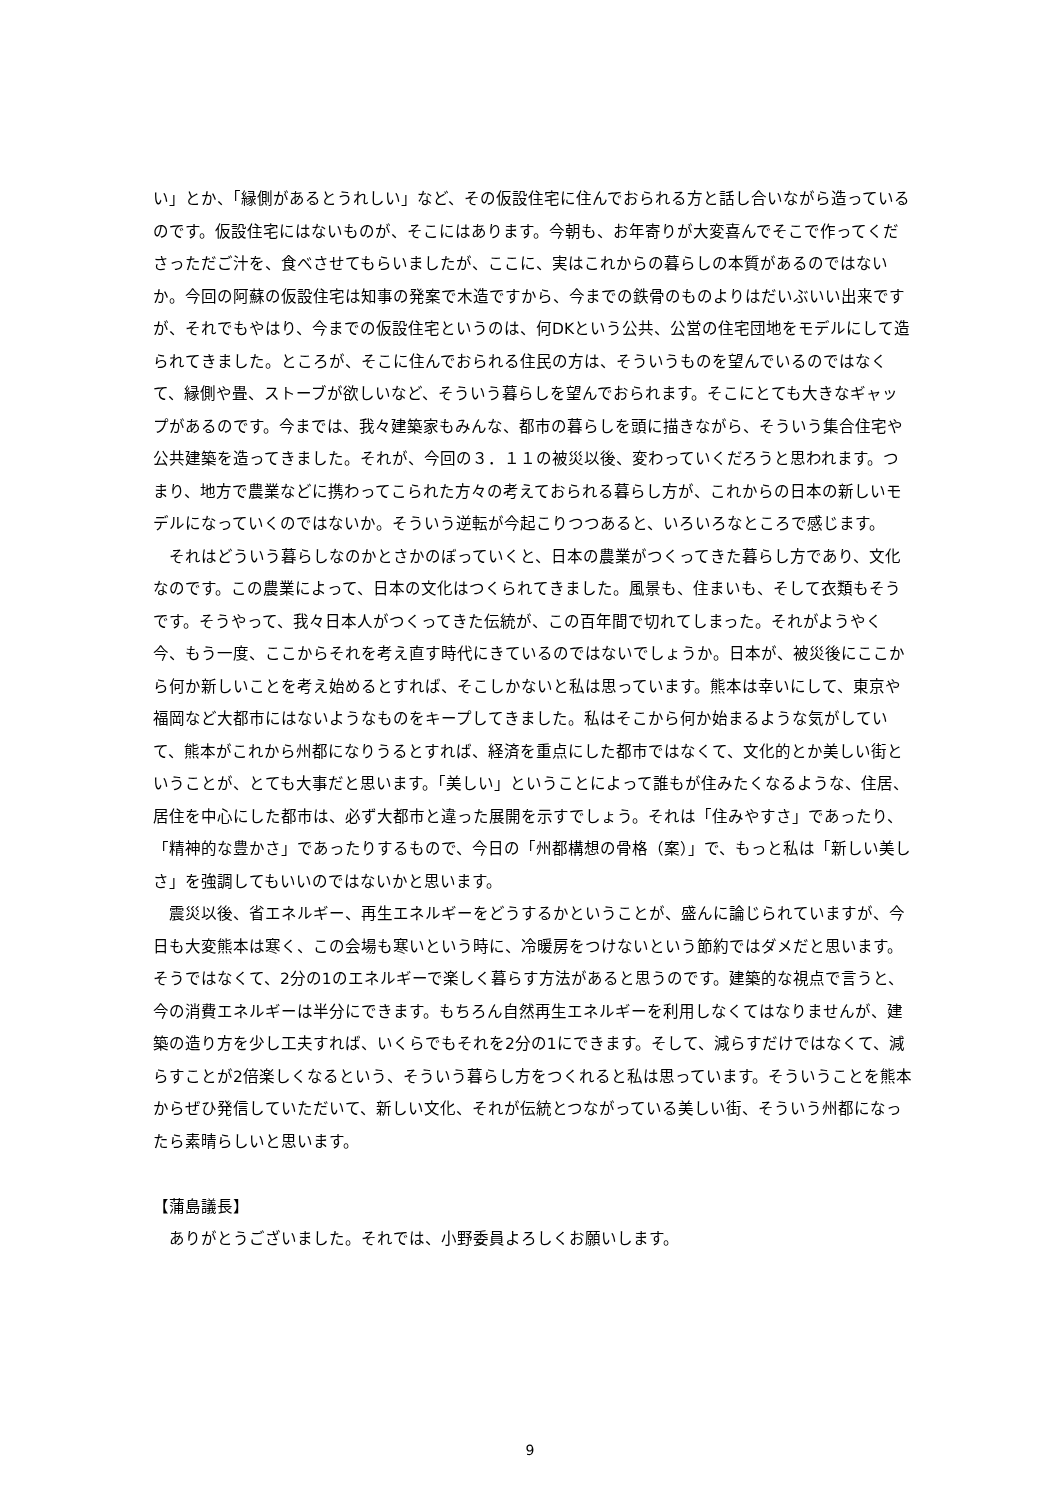い」とか、「縁側があるとうれしい」など、その仮設住宅に住んでおられる方と話し合いながら造っているのです。仮設住宅にはないものが、そこにはあります。今朝も、お年寄りが大変喜んでそこで作ってくださっただご汁を、食べさせてもらいましたが、ここに、実はこれからの暮らしの本質があるのではないか。今回の阿蘇の仮設住宅は知事の発案で木造ですから、今までの鉄骨のものよりはだいぶいい出来ですが、それでもやはり、今までの仮設住宅というのは、何DKという公共、公営の住宅団地をモデルにして造られてきました。ところが、そこに住んでおられる住民の方は、そういうものを望んでいるのではなくて、縁側や畳、ストーブが欲しいなど、そういう暮らしを望んでおられます。そこにとても大きなギャップがあるのです。今までは、我々建築家もみんな、都市の暮らしを頭に描きながら、そういう集合住宅や公共建築を造ってきました。それが、今回の３．１１の被災以後、変わっていくだろうと思われます。つまり、地方で農業などに携わってこられた方々の考えておられる暮らし方が、これからの日本の新しいモデルになっていくのではないか。そういう逆転が今起こりつつあると、いろいろなところで感じます。
それはどういう暮らしなのかとさかのぼっていくと、日本の農業がつくってきた暮らし方であり、文化なのです。この農業によって、日本の文化はつくられてきました。風景も、住まいも、そして衣類もそうです。そうやって、我々日本人がつくってきた伝統が、この百年間で切れてしまった。それがようやく今、もう一度、ここからそれを考え直す時代にきているのではないでしょうか。日本が、被災後にここから何か新しいことを考え始めるとすれば、そこしかないと私は思っています。熊本は幸いにして、東京や福岡など大都市にはないようなものをキープしてきました。私はそこから何か始まるような気がしていて、熊本がこれから州都になりうるとすれば、経済を重点にした都市ではなくて、文化的とか美しい街ということが、とても大事だと思います。「美しい」ということによって誰もが住みたくなるような、住居、居住を中心にした都市は、必ず大都市と違った展開を示すでしょう。それは「住みやすさ」であったり、「精神的な豊かさ」であったりするもので、今日の「州都構想の骨格（案）」で、もっと私は「新しい美しさ」を強調してもいいのではないかと思います。
震災以後、省エネルギー、再生エネルギーをどうするかということが、盛んに論じられていますが、今日も大変熊本は寒く、この会場も寒いという時に、冷暖房をつけないという節約ではダメだと思います。そうではなくて、2分の1のエネルギーで楽しく暮らす方法があると思うのです。建築的な視点で言うと、今の消費エネルギーは半分にできます。もちろん自然再生エネルギーを利用しなくてはなりませんが、建築の造り方を少し工夫すれば、いくらでもそれを2分の1にできます。そして、減らすだけではなくて、減らすことが2倍楽しくなるという、そういう暮らし方をつくれると私は思っています。そういうことを熊本からぜひ発信していただいて、新しい文化、それが伝統とつながっている美しい街、そういう州都になったら素晴らしいと思います。
【蒲島議長】
ありがとうございました。それでは、小野委員よろしくお願いします。
9